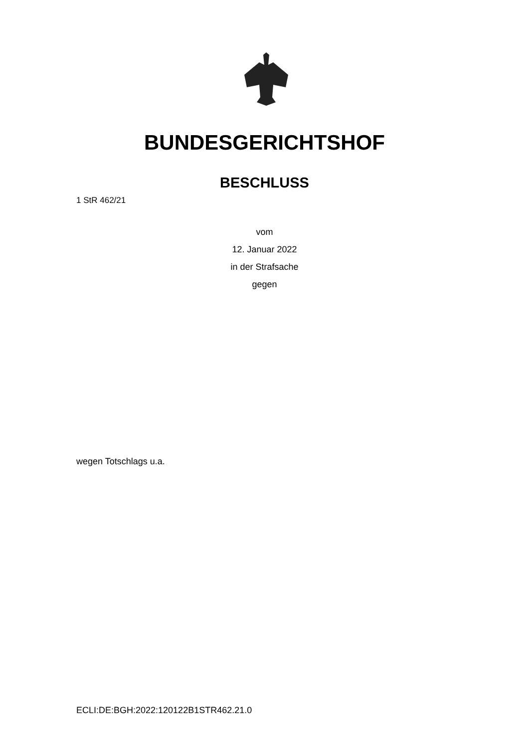BUNDESGERICHTSHOF
BESCHLUSS
1 StR 462/21
vom
12. Januar 2022
in der Strafsache
gegen
wegen Totschlags u.a.
ECLI:DE:BGH:2022:120122B1STR462.21.0